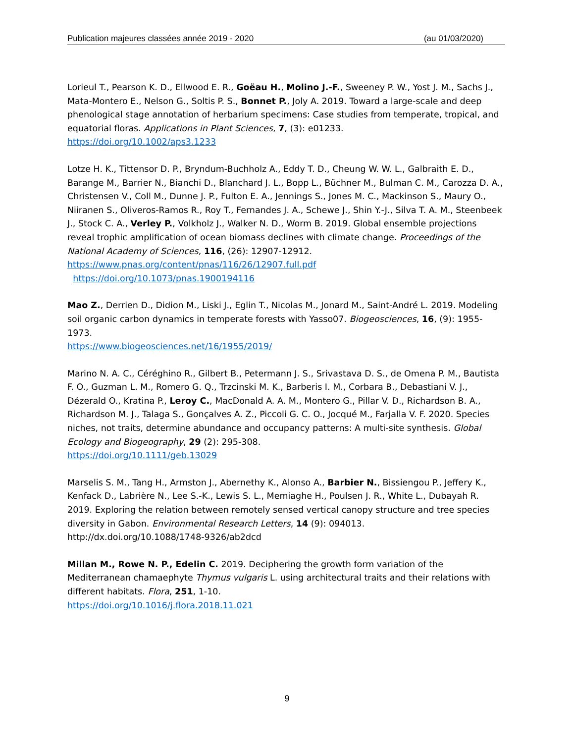Publication majeures classées année 2019 - 2020 (au 01/03/2020)
Lorieul T., Pearson K. D., Ellwood E. R., Goëau H., Molino J.-F., Sweeney P. W., Yost J. M., Sachs J., Mata-Montero E., Nelson G., Soltis P. S., Bonnet P., Joly A. 2019. Toward a large-scale and deep phenological stage annotation of herbarium specimens: Case studies from temperate, tropical, and equatorial floras. Applications in Plant Sciences, 7, (3): e01233.
https://doi.org/10.1002/aps3.1233
Lotze H. K., Tittensor D. P., Bryndum-Buchholz A., Eddy T. D., Cheung W. W. L., Galbraith E. D., Barange M., Barrier N., Bianchi D., Blanchard J. L., Bopp L., Büchner M., Bulman C. M., Carozza D. A., Christensen V., Coll M., Dunne J. P., Fulton E. A., Jennings S., Jones M. C., Mackinson S., Maury O., Niiranen S., Oliveros-Ramos R., Roy T., Fernandes J. A., Schewe J., Shin Y.-J., Silva T. A. M., Steenbeek J., Stock C. A., Verley P., Volkholz J., Walker N. D., Worm B. 2019. Global ensemble projections reveal trophic amplification of ocean biomass declines with climate change. Proceedings of the National Academy of Sciences, 116, (26): 12907-12912.
https://www.pnas.org/content/pnas/116/26/12907.full.pdf
https://doi.org/10.1073/pnas.1900194116
Mao Z., Derrien D., Didion M., Liski J., Eglin T., Nicolas M., Jonard M., Saint-André L. 2019. Modeling soil organic carbon dynamics in temperate forests with Yasso07. Biogeosciences, 16, (9): 1955-1973.
https://www.biogeosciences.net/16/1955/2019/
Marino N. A. C., Céréghino R., Gilbert B., Petermann J. S., Srivastava D. S., de Omena P. M., Bautista F. O., Guzman L. M., Romero G. Q., Trzcinski M. K., Barberis I. M., Corbara B., Debastiani V. J., Dézerald O., Kratina P., Leroy C., MacDonald A. A. M., Montero G., Pillar V. D., Richardson B. A., Richardson M. J., Talaga S., Gonçalves A. Z., Piccoli G. C. O., Jocqué M., Farjalla V. F. 2020. Species niches, not traits, determine abundance and occupancy patterns: A multi-site synthesis. Global Ecology and Biogeography, 29 (2): 295-308.
https://doi.org/10.1111/geb.13029
Marselis S. M., Tang H., Armston J., Abernethy K., Alonso A., Barbier N., Bissiengou P., Jeffery K., Kenfack D., Labrière N., Lee S.-K., Lewis S. L., Memiaghe H., Poulsen J. R., White L., Dubayah R. 2019. Exploring the relation between remotely sensed vertical canopy structure and tree species diversity in Gabon. Environmental Research Letters, 14 (9): 094013.
http://dx.doi.org/10.1088/1748-9326/ab2dcd
Millan M., Rowe N. P., Edelin C. 2019. Deciphering the growth form variation of the Mediterranean chamaephyte Thymus vulgaris L. using architectural traits and their relations with different habitats. Flora, 251, 1-10.
https://doi.org/10.1016/j.flora.2018.11.021
9